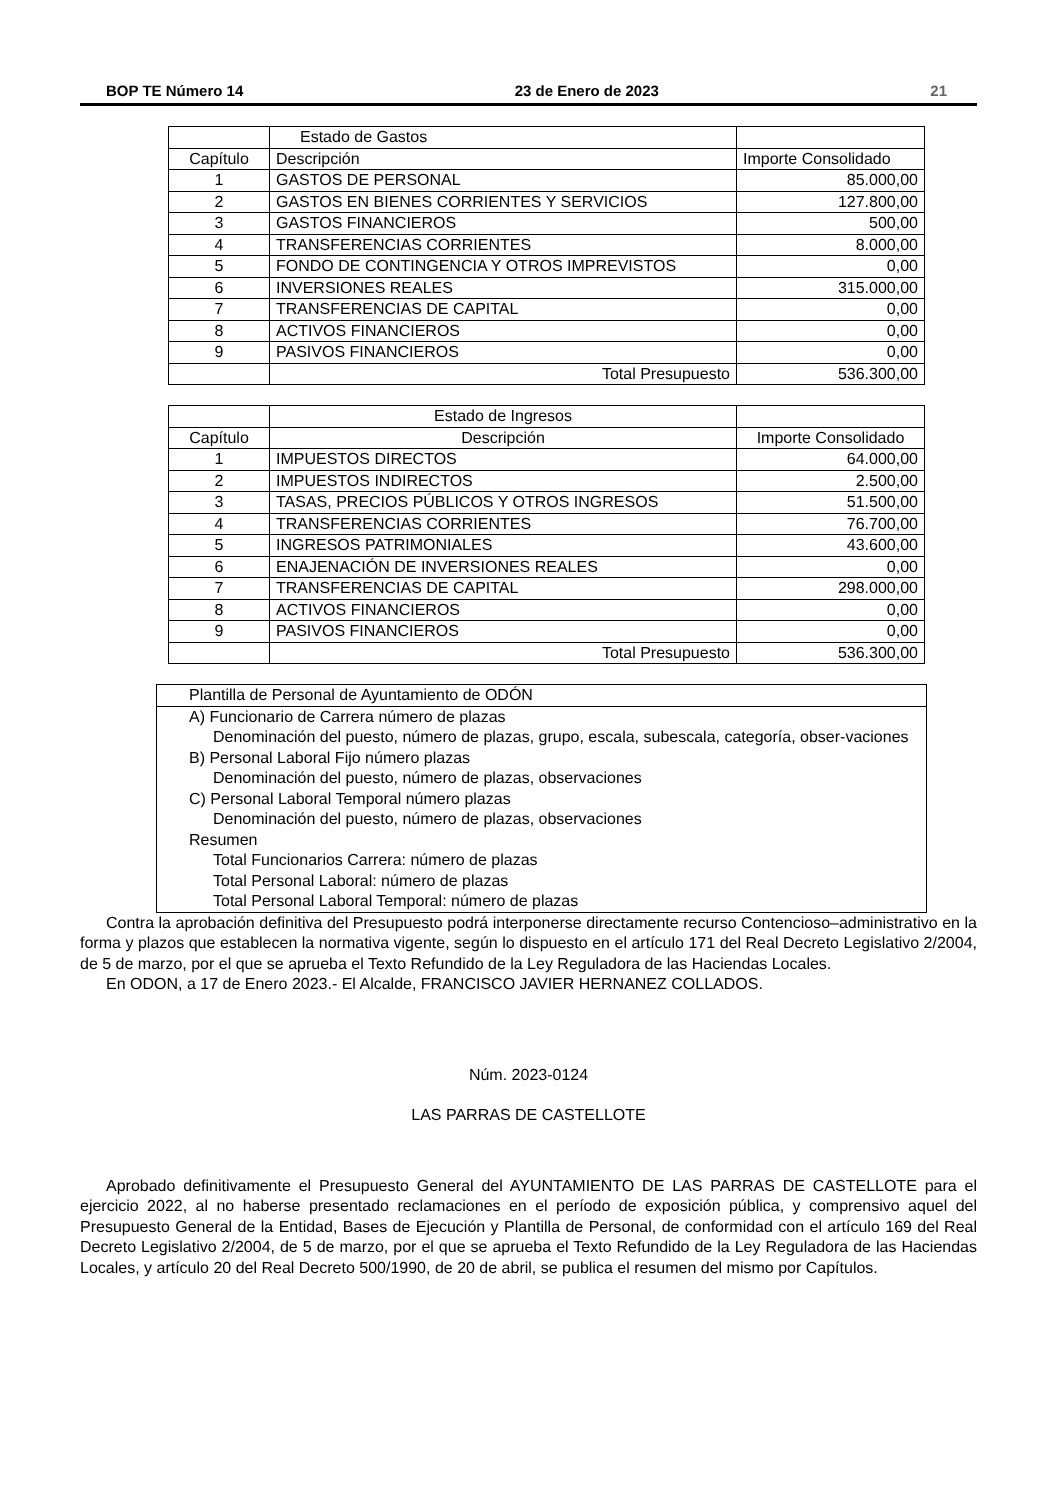BOP TE Número 14 23 de Enero de 2023 21
| | Estado de Gastos | |
| Capítulo | Descripción | Importe Consolidado |
| 1 | GASTOS DE PERSONAL | 85.000,00 |
| 2 | GASTOS EN BIENES CORRIENTES Y SERVICIOS | 127.800,00 |
| 3 | GASTOS FINANCIEROS | 500,00 |
| 4 | TRANSFERENCIAS CORRIENTES | 8.000,00 |
| 5 | FONDO DE CONTINGENCIA Y OTROS IMPREVISTOS | 0,00 |
| 6 | INVERSIONES REALES | 315.000,00 |
| 7 | TRANSFERENCIAS DE CAPITAL | 0,00 |
| 8 | ACTIVOS FINANCIEROS | 0,00 |
| 9 | PASIVOS FINANCIEROS | 0,00 |
| | Total Presupuesto | 536.300,00 |
| | Estado de Ingresos | |
| Capítulo | Descripción | Importe Consolidado |
| 1 | IMPUESTOS DIRECTOS | 64.000,00 |
| 2 | IMPUESTOS INDIRECTOS | 2.500,00 |
| 3 | TASAS, PRECIOS PÚBLICOS Y OTROS INGRESOS | 51.500,00 |
| 4 | TRANSFERENCIAS CORRIENTES | 76.700,00 |
| 5 | INGRESOS PATRIMONIALES | 43.600,00 |
| 6 | ENAJENACIÓN DE INVERSIONES REALES | 0,00 |
| 7 | TRANSFERENCIAS DE CAPITAL | 298.000,00 |
| 8 | ACTIVOS FINANCIEROS | 0,00 |
| 9 | PASIVOS FINANCIEROS | 0,00 |
| | Total Presupuesto | 536.300,00 |
Plantilla de Personal de Ayuntamiento de ODÓN
A) Funcionario de Carrera número de plazas
Denominación del puesto, número de plazas, grupo, escala, subescala, categoría, obser-vaciones
B) Personal Laboral Fijo número plazas
Denominación del puesto, número de plazas, observaciones
C) Personal Laboral Temporal número plazas
Denominación del puesto, número de plazas, observaciones
Resumen
Total Funcionarios Carrera: número de plazas
Total Personal Laboral: número de plazas
Total Personal Laboral Temporal: número de plazas
Contra la aprobación definitiva del Presupuesto podrá interponerse directamente recurso Contencioso–administrativo en la forma y plazos que establecen la normativa vigente, según lo dispuesto en el artículo 171 del Real Decreto Legislativo 2/2004, de 5 de marzo, por el que se aprueba el Texto Refundido de la Ley Reguladora de las Haciendas Locales.
En ODON, a 17 de Enero 2023.- El Alcalde, FRANCISCO JAVIER HERNANEZ COLLADOS.
Núm. 2023-0124
LAS PARRAS DE CASTELLOTE
Aprobado definitivamente el Presupuesto General del AYUNTAMIENTO DE LAS PARRAS DE CASTELLOTE para el ejercicio 2022, al no haberse presentado reclamaciones en el período de exposición pública, y comprensivo aquel del Presupuesto General de la Entidad, Bases de Ejecución y Plantilla de Personal, de conformidad con el artículo 169 del Real Decreto Legislativo 2/2004, de 5 de marzo, por el que se aprueba el Texto Refundido de la Ley Reguladora de las Haciendas Locales, y artículo 20 del Real Decreto 500/1990, de 20 de abril, se publica el resumen del mismo por Capítulos.